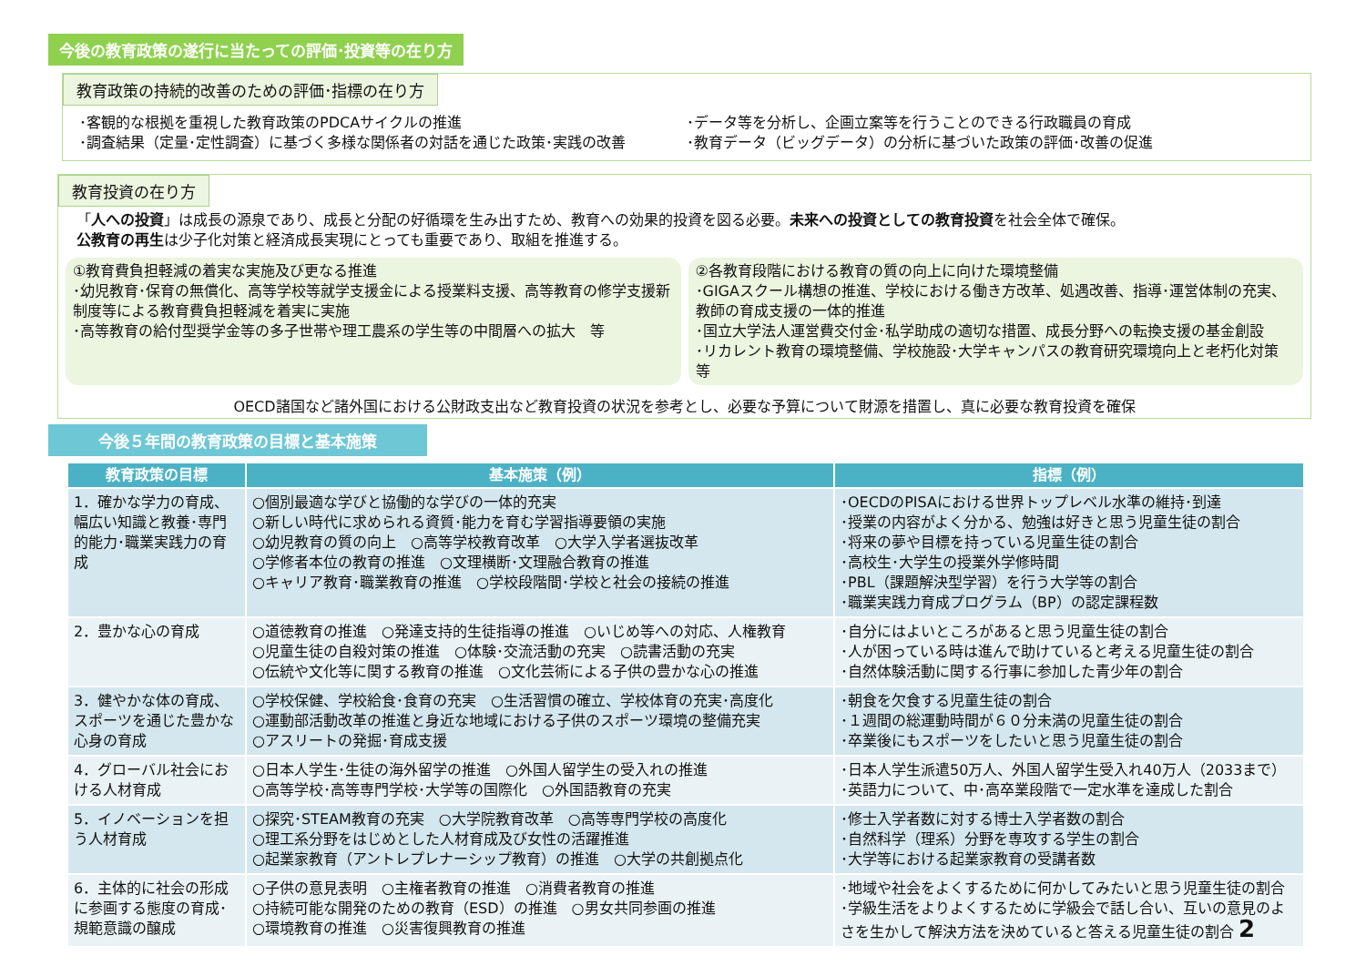今後の教育政策の遂行に当たっての評価･投資等の在り方
教育政策の持続的改善のための評価･指標の在り方
･客観的な根拠を重視した教育政策のPDCAサイクルの推進
･調査結果（定量･定性調査）に基づく多様な関係者の対話を通じた政策･実践の改善
･データ等を分析し、企画立案等を行うことのできる行政職員の育成
･教育データ（ビッグデータ）の分析に基づいた政策の評価･改善の促進
教育投資の在り方
「人への投資」は成長の源泉であり、成長と分配の好循環を生み出すため、教育への効果的投資を図る必要。未来への投資としての教育投資を社会全体で確保。
公教育の再生は少子化対策と経済成長実現にとっても重要であり、取組を推進する。
①教育費負担軽減の着実な実施及び更なる推進
･幼児教育･保育の無償化、高等学校等就学支援金による授業料支援、高等教育の修学支援新制度等による教育費負担軽減を着実に実施
･高等教育の給付型奨学金等の多子世帯や理工農系の学生等の中間層への拡大　等
②各教育段階における教育の質の向上に向けた環境整備
･GIGAスクール構想の推進、学校における働き方改革、処遇改善、指導･運営体制の充実、教師の育成支援の一体的推進
･国立大学法人運営費交付金･私学助成の適切な措置、成長分野への転換支援の基金創設
･リカレント教育の環境整備、学校施設･大学キャンパスの教育研究環境向上と老朽化対策　等
OECD諸国など諸外国における公財政支出など教育投資の状況を参考とし、必要な予算について財源を措置し、真に必要な教育投資を確保
今後５年間の教育政策の目標と基本施策
| 教育政策の目標 | 基本施策（例） | 指標（例） |
| --- | --- | --- |
| 1．確かな学力の育成、幅広い知識と教養･専門的能力･職業実践力の育成 | ○個別最適な学びと協働的な学びの一体的充実 ○新しい時代に求められる資質･能力を育む学習指導要領の実施 ○幼児教育の質の向上 ○高等学校教育改革 ○大学入学者選抜改革 ○学修者本位の教育の推進 ○文理横断･文理融合教育の推進 ○キャリア教育･職業教育の推進 ○学校段階間･学校と社会の接続の推進 | ･OECDのPISAにおける世界トップレベル水準の維持･到達 ･授業の内容がよく分かる、勉強は好きと思う児童生徒の割合 ･将来の夢や目標を持っている児童生徒の割合 ･高校生･大学生の授業外学修時間 ･PBL（課題解決型学習）を行う大学等の割合 ･職業実践力育成プログラム（BP）の認定課程数 |
| 2．豊かな心の育成 | ○道徳教育の推進 ○発達支持的生徒指導の推進 ○いじめ等への対応、人権教育 ○児童生徒の自殺対策の推進 ○体験･交流活動の充実 ○読書活動の充実 ○伝統や文化等に関する教育の推進 ○文化芸術による子供の豊かな心の推進 | ･自分にはよいところがあると思う児童生徒の割合 ･人が困っている時は進んで助けていると考える児童生徒の割合 ･自然体験活動に関する行事に参加した青少年の割合 |
| 3．健やかな体の育成、スポーツを通じた豊かな心身の育成 | ○学校保健、学校給食･食育の充実 ○生活習慣の確立、学校体育の充実･高度化 ○運動部活動改革の推進と身近な地域における子供のスポーツ環境の整備充実 ○アスリートの発掘･育成支援 | ･朝食を欠食する児童生徒の割合 ･１週間の総運動時間が６０分未満の児童生徒の割合 ･卒業後にもスポーツをしたいと思う児童生徒の割合 |
| 4．グローバル社会における人材育成 | ○日本人学生･生徒の海外留学の推進 ○外国人留学生の受入れの推進 ○高等学校･高等専門学校･大学等の国際化 ○外国語教育の充実 | ･日本人学生派遣50万人、外国人留学生受入れ40万人（2033まで） ･英語力について、中･高卒業段階で一定水準を達成した割合 |
| 5．イノベーションを担う人材育成 | ○探究･STEAM教育の充実 ○大学院教育改革 ○高等専門学校の高度化 ○理工系分野をはじめとした人材育成及び女性の活躍推進 ○起業家教育（アントレプレナーシップ教育）の推進 ○大学の共創拠点化 | ･修士入学者数に対する博士入学者数の割合 ･自然科学（理系）分野を専攻する学生の割合 ･大学等における起業家教育の受講者数 |
| 6．主体的に社会の形成に参画する態度の育成･規範意識の醸成 | ○子供の意見表明 ○主権者教育の推進 ○消費者教育の推進 ○持続可能な開発のための教育（ESD）の推進 ○男女共同参画の推進 ○環境教育の推進 ○災害復興教育の推進 | ･地域や社会をよくするために何かしてみたいと思う児童生徒の割合 ･学級生活をよりよくするために学級会で話し合い、互いの意見のよさを生かして解決方法を決めていると答える児童生徒の割合 2 |